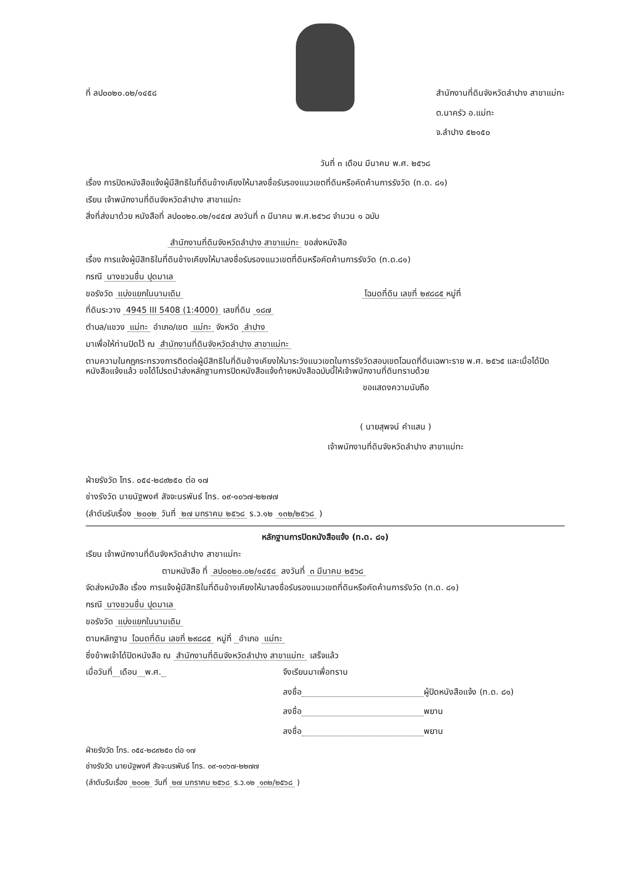ที่ ลป๐๐๒๐.๐๒/๑๔๕๘ สำนักงานที่ดินจังหวัดลำปาง สาขาแม่ทะ
ต.นาครัว อ.แม่ทะ
จ.ลำปาง ๕๒๑๕๐
วันที่ ๓ เดือน มีนาคม พ.ศ. ๒๕๖๘
เรื่อง การปิดหนังสือแจ้งผู้มีสิทธิในที่ดินข้างเคียงให้มาลงชื่อรับรองแนวเขตที่ดินหรือคัดค้านการรังวัด (ท.ด. ๘๑)
เรียน เจ้าพนักงานที่ดินจังหวัดลำปาง สาขาแม่ทะ
สิ่งที่ส่งมาด้วย หนังสือที่ ลป๐๐๒๐.๐๒/๑๔๕๗ ลงวันที่ ๓ มีนาคม พ.ศ.๒๕๖๘ จำนวน ๑ ฉบับ
สำนักงานที่ดินจังหวัดลำปาง สาขาแม่ทะ ขอส่งหนังสือ
เรื่อง การแจ้งผู้มีสิทธิในที่ดินข้างเคียงให้มาลงชื่อรับรองแนวเขตที่ดินหรือคัดค้านการรังวัด (ท.ด.๘๑)
กรณี นางชวนชื่น ปุดมาเล
ขอรังวัด แบ่งแยกในนามเดิม โฉนดที่ดิน เลขที่ ๒๙๘๘๕ หมู่ที่
ที่ดินระวาง 4945 III 5408 (1:4000) เลขที่ดิน ๑๘๗
ตำบล/แขวง แม่ทะ อำเภอ/เขต แม่ทะ จังหวัด ลำปาง
มาเพื่อให้ท่านปิดไว้ ณ สำนักงานที่ดินจังหวัดลำปาง สาขาแม่ทะ
ตามความในกฎกระทรวงการติดต่อผู้มีสิทธิในที่ดินข้างเคียงให้มาระวังแนวเขตในการรังวัดสอบเขตโฉนดที่ดินเฉพาะราย พ.ศ. ๒๕๖๕ และเมื่อได้ปิดหนังสือแจ้งแล้ว ขอได้โปรดนำส่งหลักฐานการปิดหนังสือแจ้งท้ายหนังสือฉบับนี้ให้เจ้าพนักงานที่ดินทราบด้วย
ขอแสดงความนับถือ
( นายสุพจน์ คำแสน )
เจ้าพนักงานที่ดินจังหวัดลำปาง สาขาแม่ทะ
ฝ่ายรังวัด โทร. ๐๕๔-๒๘๙๒๕๐ ต่อ ๑๗
ช่างรังวัด นายนัฐพงศ์ สัจจะนรพันธ์ โทร. ๐๙-๑๐๖๗-๒๒๗๗
(ลำดับรับเรื่อง ๒๐๐๒ วันที่ ๒๗ มกราคม ๒๕๖๘ ร.ว.๑๒ ๑๓๒/๒๕๖๘ )
หลักฐานการปิดหนังสือแจ้ง (ท.ด. ๘๑)
เรียน เจ้าพนักงานที่ดินจังหวัดลำปาง สาขาแม่ทะ
ตามหนังสือ ที่ ลป๐๐๒๐.๐๒/๑๔๕๘ ลงวันที่ ๓ มีนาคม ๒๕๖๘
จัดส่งหนังสือ เรื่อง การแจ้งผู้มีสิทธิในที่ดินข้างเคียงให้มาลงชื่อรับรองแนวเขตที่ดินหรือคัดค้านการรังวัด (ท.ด. ๘๑)
กรณี นางชวนชื่น ปุดมาเล
ขอรังวัด แบ่งแยกในนามเดิม
ตามหลักฐาน โฉนดที่ดิน เลขที่ ๒๙๘๘๕ หมู่ที่ อำเภอ แม่ทะ
ซึ่งข้าพเจ้าได้ปิดหนังสือ ณ สำนักงานที่ดินจังหวัดลำปาง สาขาแม่ทะ เสร็จแล้ว
เมื่อวันที่ เดือน พ.ศ. จึงเรียนมาเพื่อทราบ
ลงชื่อ ผู้ปิดหนังสือแจ้ง (ท.ด. ๘๑)
ลงชื่อ พยาน
ลงชื่อ พยาน
ฝ่ายรังวัด โทร. ๐๕๔-๒๘๙๒๕๐ ต่อ ๑๗
ช่างรังวัด นายนัฐพงศ์ สัจจะนรพันธ์ โทร. ๐๙-๑๐๖๗-๒๒๗๗
(ลำดับรับเรื่อง ๒๐๐๒ วันที่ ๒๗ มกราคม ๒๕๖๘ ร.ว.๑๒ ๑๓๒/๒๕๖๘ )